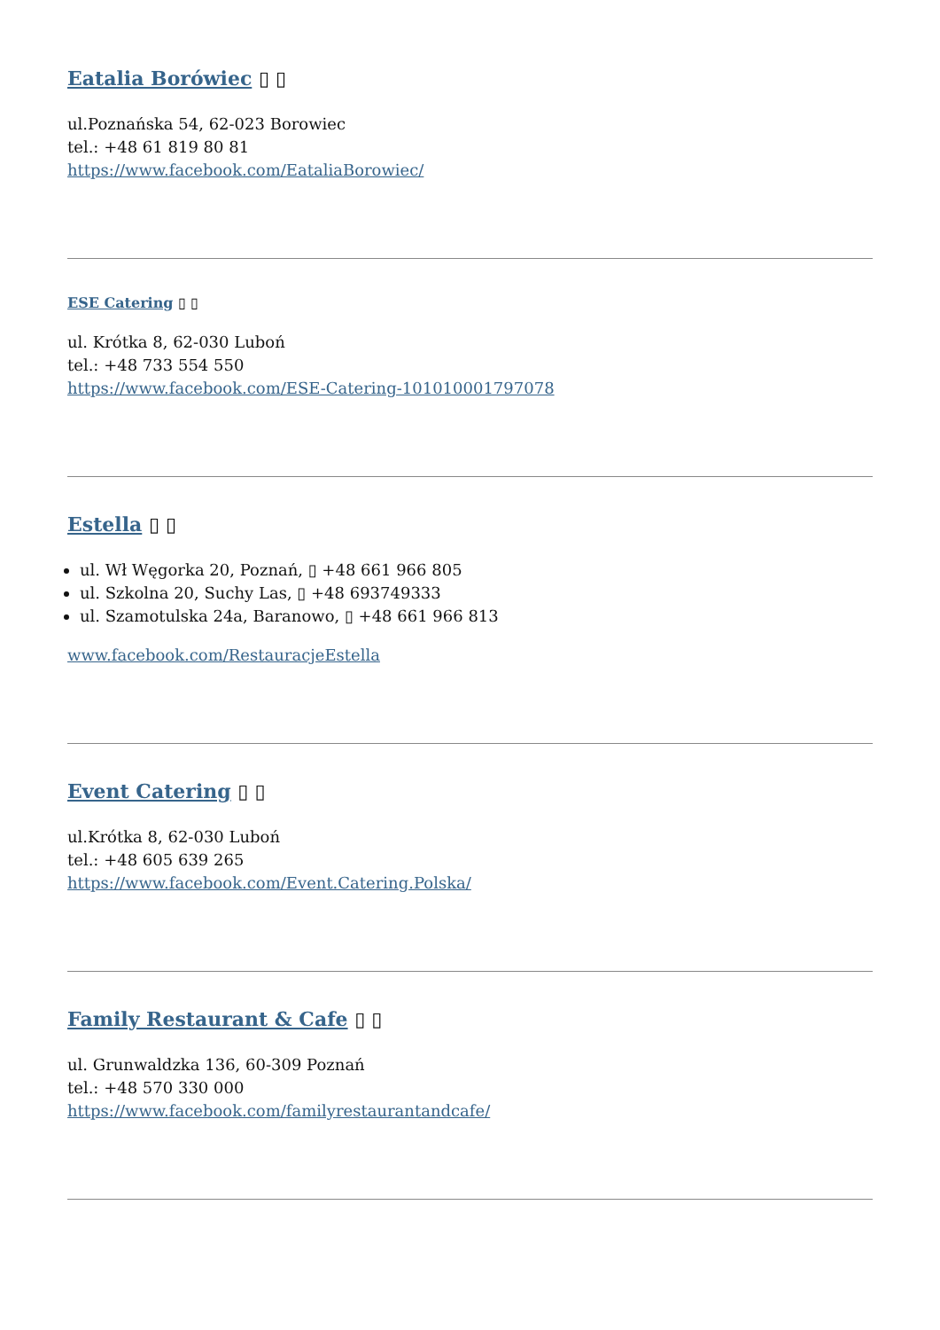Eatalia Borówiec ▯ ▯
ul.Poznańska 54, 62-023 Borowiec
tel.: +48 61 819 80 81
https://www.facebook.com/EataliaBorowiec/
ESE Catering ▯ ▯
ul. Krótka 8, 62-030 Luboń
tel.: +48 733 554 550
https://www.facebook.com/ESE-Catering-101010001797078
Estella ▯ ▯
ul. Wł Węgorka 20, Poznań, ▯ +48 661 966 805
ul. Szkolna 20, Suchy Las, ▯ +48 693749333
ul. Szamotulska 24a, Baranowo, ▯ +48 661 966 813
www.facebook.com/RestauracjeEstella
Event Catering ▯ ▯
ul.Krótka 8, 62-030 Luboń
tel.: +48 605 639 265
https://www.facebook.com/Event.Catering.Polska/
Family Restaurant & Cafe ▯ ▯
ul. Grunwaldzka 136, 60-309 Poznań
tel.: +48 570 330 000
https://www.facebook.com/familyrestaurantandcafe/